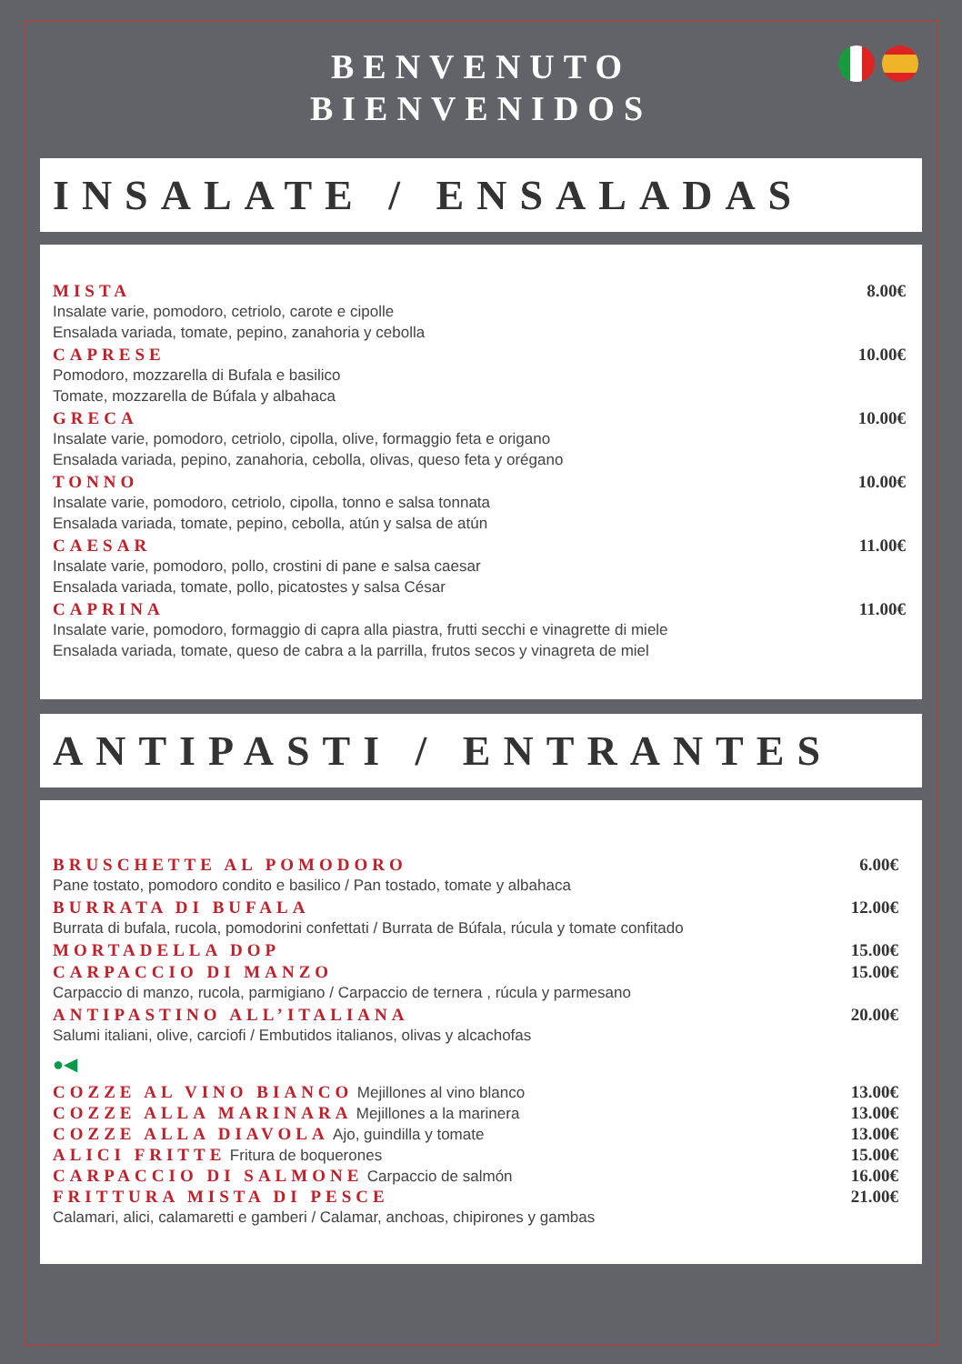BENVENUTO
BIENVENIDOS
INSALATE / ENSALADAS
MISTA 8.00€
Insalate varie, pomodoro, cetriolo, carote e cipolle
Ensalada variada, tomate, pepino, zanahoria y cebolla
CAPRESE 10.00€
Pomodoro, mozzarella di Bufala e basilico
Tomate, mozzarella de Búfala y albahaca
GRECA 10.00€
Insalate varie, pomodoro, cetriolo, cipolla, olive, formaggio feta e origano
Ensalada variada, pepino, zanahoria, cebolla, olivas, queso feta y orégano
TONNO 10.00€
Insalate varie, pomodoro, cetriolo, cipolla, tonno e salsa tonnata
Ensalada variada, tomate, pepino, cebolla, atún y salsa de atún
CAESAR 11.00€
Insalate varie, pomodoro, pollo, crostini di pane e salsa caesar
Ensalada variada, tomate, pollo, picatostes y salsa César
CAPRINA 11.00€
Insalate varie, pomodoro, formaggio di capra alla piastra, frutti secchi e vinagrette di miele
Ensalada variada, tomate, queso de cabra a la parrilla, frutos secos y vinagreta de miel
ANTIPASTI / ENTRANTES
BRUSCHETTE AL POMODORO 6.00€
Pane tostato, pomodoro condito e basilico / Pan tostado, tomate y albahaca
BURRATA DI BUFALA 12.00€
Burrata di bufala, rucola, pomodorini confettati / Burrata de Búfala, rúcula y tomate confitado
MORTADELLA DOP 15.00€
CARPACCIO DI MANZO 15.00€
Carpaccio di manzo, rucola, parmigiano / Carpaccio de ternera , rúcula y parmesano
ANTIPASTINO ALL’ITALIANA 20.00€
Salumi italiani, olive, carciofi / Embutidos italianos, olivas y alcachofas
●◀
COZZE AL VINO BIANCO Mejillones al vino blanco 13.00€
COZZE ALLA MARINARA Mejillones a la marinera 13.00€
COZZE ALLA DIAVOLA Ajo, guindilla y tomate 13.00€
ALICI FRITTE Fritura de boquerones 15.00€
CARPACCIO DI SALMONE Carpaccio de salmón 16.00€
FRITTURA MISTA DI PESCE 21.00€
Calamari, alici, calamaretti e gamberi / Calamar, anchoas, chipirones y gambas